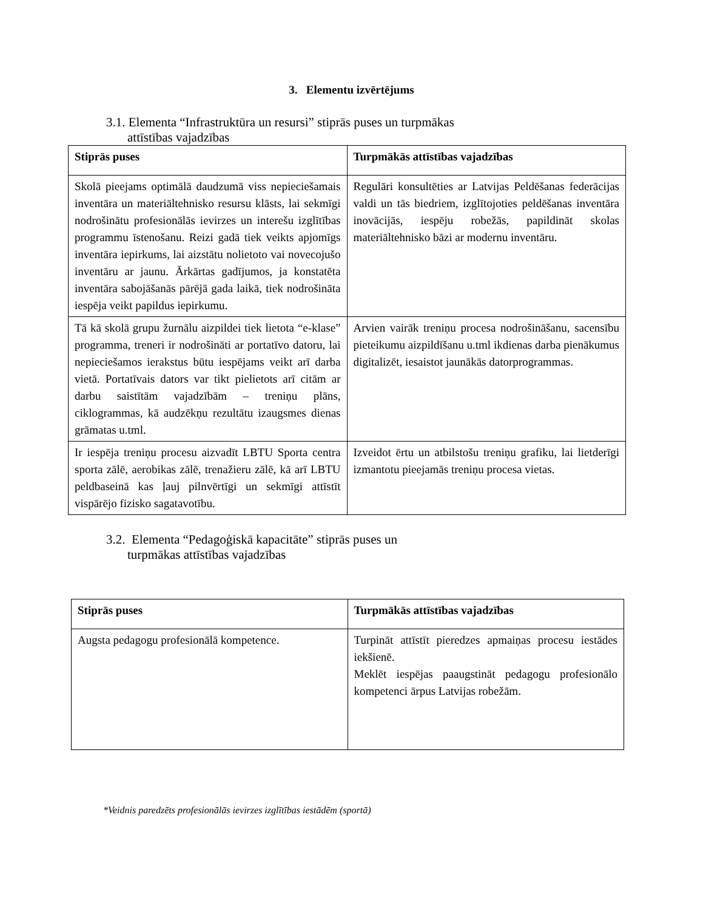3. Elementu izvērtējums
3.1. Elementa “Infrastruktūra un resursi” stiprās puses un turpmākas
attīstības vajadzības
| Stiprās puses | Turpmākās attīstības vajadzības |
| --- | --- |
| Skolā pieejams optimālā daudzumā viss nepieciešamais inventāra un materiāltehnisko resursu klāsts, lai sekmīgi nodrošinātu profesionālās ievirzes un interešu izglītības programmu īstenošanu. Reizi gadā tiek veikts apjomīgs inventāra iepirkums, lai aizstātu nolietoto vai novecojušo inventāru ar jaunu. Ārkārtas gadījumos, ja konstatēta inventāra sabojāšanās pārējā gada laikā, tiek nodrošināta iespēja veikt papildus iepirkumu. | Regulāri konsultēties ar Latvijas Peldēšanas federācijas valdi un tās biedriem, izglītojoties peldēšanas inventāra inovācijās, iespēju robežās, papildināt skolas materiāltehnisko bāzi ar modernu inventāru. |
| Tā kā skolā grupu žurnālu aizpildei tiek lietota “e-klase” programma, treneri ir nodrošināti ar portatīvo datoru, lai nepieciešamos ierakstus būtu iespējams veikt arī darba vietā. Portatīvais dators var tikt pielietots arī citām ar darbu saistītām vajadzībām – treniņu plāns, ciklogrammas, kā audzēkņu rezultātu izaugsmes dienas grāmatas u.tml. | Arvien vairāk treniņu procesa nodrošināšanu, sacensību pieteikumu aizpildīšanu u.tml ikdienas darba pienākumus digitalizēt, iesaistot jaunākās datorprogrammas. |
| Ir iespēja treniņu procesu aizvadīt LBTU Sporta centra sporta zālē, aerobikas zālē, trenažieru zālē, kā arī LBTU peldbaseinā kas ļauj pilnvērtīgi un sekmīgi attīstīt vispārējo fizisko sagatavotību. | Izveidot ērtu un atbilstošu treniņu grafiku, lai lietderīgi izmantotu pieejamās treniņu procesa vietas. |
3.2. Elementa “Pedagoģiskā kapacitāte” stiprās puses un
turpmākas attīstības vajadzības
| Stiprās puses | Turpmākās attīstības vajadzības |
| --- | --- |
| Augsta pedagogu profesionālā kompetence. | Turpināt attīstīt pieredzes apmaiņas procesu iestādes iekšienē. Meklēt iespējas paaugstināt pedagogu profesionālo kompetenci ārpus Latvijas robežām. |
*Veidnis paredzēts profesionālās ievirzes izglītības iestādēm (sportā)